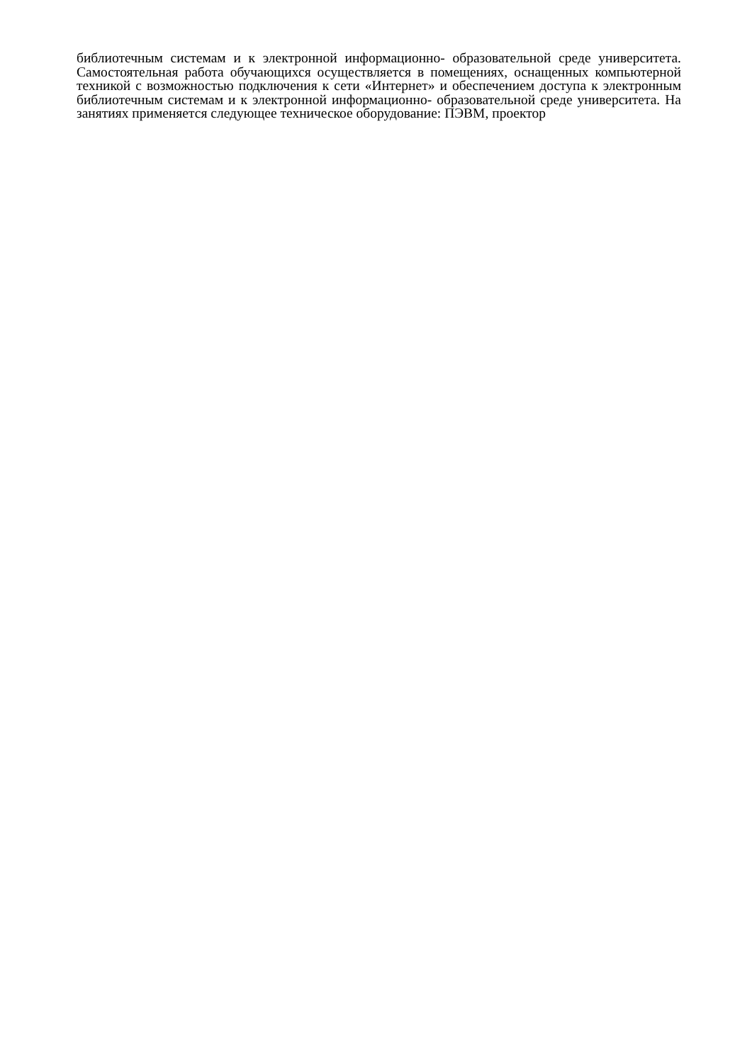библиотечным системам и к электронной информационно- образовательной среде университета. Самостоятельная работа обучающихся осуществляется в помещениях, оснащенных компьютерной техникой с возможностью подключения к сети «Интернет» и обеспечением доступа к электронным библиотечным системам и к электронной информационно- образовательной среде университета. На занятиях применяется следующее техническое оборудование: ПЭВМ, проектор